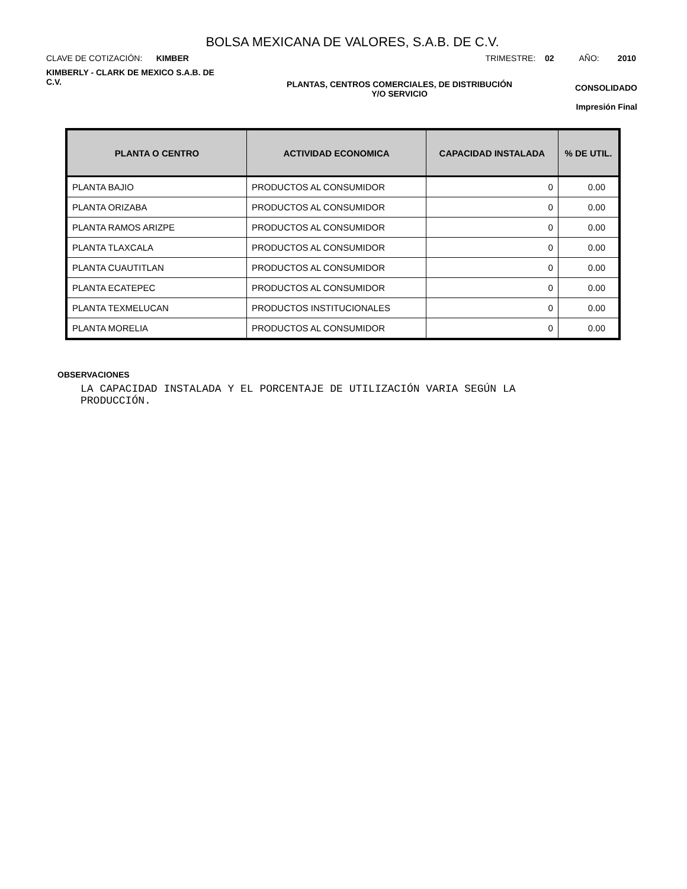BOLSA MEXICANA DE VALORES, S.A.B. DE C.V.
CLAVE DE COTIZACIÓN: KIMBER TRIMESTRE: 02 AÑO: 2010
KIMBERLY - CLARK DE MEXICO S.A.B. DE C.V.
PLANTAS, CENTROS COMERCIALES, DE DISTRIBUCIÓN
Y/O SERVICIO
CONSOLIDADO
Impresión Final
| PLANTA O CENTRO | ACTIVIDAD ECONOMICA | CAPACIDAD INSTALADA | % DE UTIL. |
| --- | --- | --- | --- |
| PLANTA BAJIO | PRODUCTOS AL CONSUMIDOR | 0 | 0.00 |
| PLANTA ORIZABA | PRODUCTOS AL CONSUMIDOR | 0 | 0.00 |
| PLANTA RAMOS ARIZPE | PRODUCTOS AL CONSUMIDOR | 0 | 0.00 |
| PLANTA TLAXCALA | PRODUCTOS AL CONSUMIDOR | 0 | 0.00 |
| PLANTA CUAUTITLAN | PRODUCTOS AL CONSUMIDOR | 0 | 0.00 |
| PLANTA ECATEPEC | PRODUCTOS AL CONSUMIDOR | 0 | 0.00 |
| PLANTA TEXMELUCAN | PRODUCTOS INSTITUCIONALES | 0 | 0.00 |
| PLANTA MORELIA | PRODUCTOS AL CONSUMIDOR | 0 | 0.00 |
OBSERVACIONES
LA CAPACIDAD INSTALADA Y EL PORCENTAJE DE UTILIZACIÓN VARIA SEGÚN LA PRODUCCIÓN.